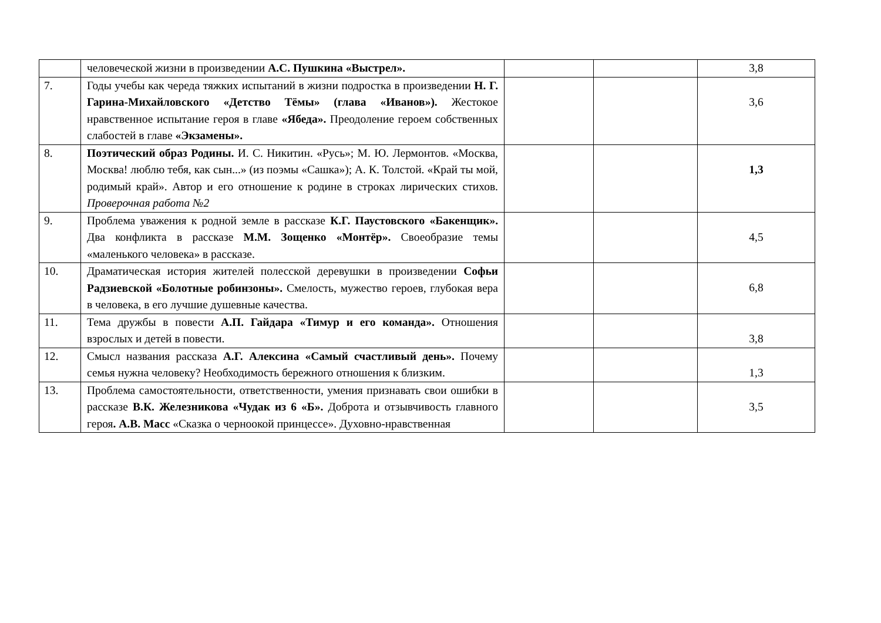| | человеческой жизни в произведении А.С. Пушкина «Выстрел». | | | 3,8 |
| 7. | Годы учебы как череда тяжких испытаний в жизни подростка в произведении Н. Г. Гарина-Михайловского «Детство Тёмы» (глава «Иванов»). Жестокое нравственное испытание героя в главе «Ябеда». Преодоление героем собственных слабостей в главе «Экзамены». | | | 3,6 |
| 8. | Поэтический образ Родины. И. С. Никитин. «Русь»; М. Ю. Лермонтов. «Москва, Москва! люблю тебя, как сын...» (из поэмы «Сашка»); А. К. Толстой. «Край ты мой, родимый край». Автор и его отношение к родине в строках лирических стихов. Проверочная работа №2 | | | 1,3 |
| 9. | Проблема уважения к родной земле в рассказе К.Г. Паустовского «Бакенщик». Два конфликта в рассказе М.М. Зощенко «Монтёр». Своеобразие темы «маленького человека» в рассказе. | | | 4,5 |
| 10. | Драматическая история жителей полесской деревушки в произведении Софьи Радзиевской «Болотные робинзоны». Смелость, мужество героев, глубокая вера в человека, в его лучшие душевные качества. | | | 6,8 |
| 11. | Тема дружбы в повести А.П. Гайдара «Тимур и его команда». Отношения взрослых и детей в повести. | | | 3,8 |
| 12. | Смысл названия рассказа А.Г. Алексина «Самый счастливый день». Почему семья нужна человеку? Необходимость бережного отношения к близким. | | | 1,3 |
| 13. | Проблема самостоятельности, ответственности, умения признавать свои ошибки в рассказе В.К. Железникова «Чудак из 6 «Б». Доброта и отзывчивость главного героя . А.В. Масс «Сказка о черноокой принцессе». Духовно-нравственная | | | 3,5 |